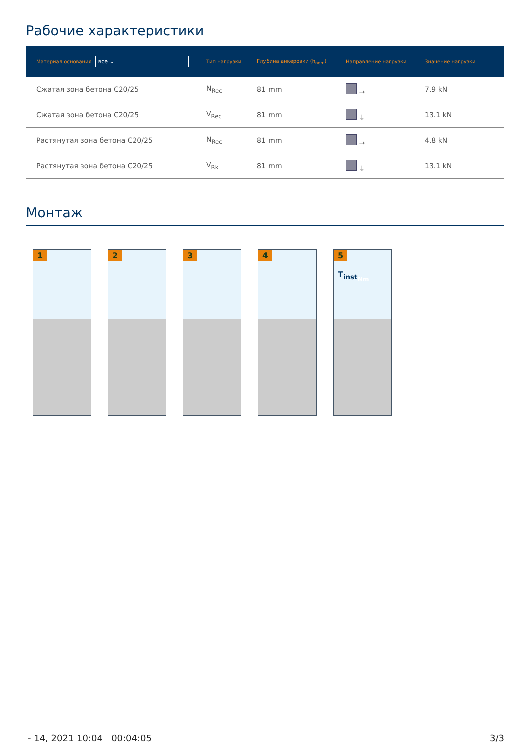Рабочие характеристики
| Материал основания все ⌄ | Тип нагрузки | Глубина анкеровки (h<sub>nom</sub>) | Направление нагрузки | Значение нагрузки |
| --- | --- | --- | --- | --- |
| Сжатая зона бетона C20/25 | N<sub>Rec</sub> | 81 mm | → | 7.9 kN |
| Сжатая зона бетона C20/25 | V<sub>Rec</sub> | 81 mm | ↓ | 13.1 kN |
| Растянутая зона бетона C20/25 | N<sub>Rec</sub> | 81 mm | → | 4.8 kN |
| Растянутая зона бетона C20/25 | V<sub>Rk</sub> | 81 mm | ↓ | 13.1 kN |
Монтаж
1
2
3
4
5
T<sub>inst</sub> Nm
- 14, 2021 10:04 00:04:05 3/3